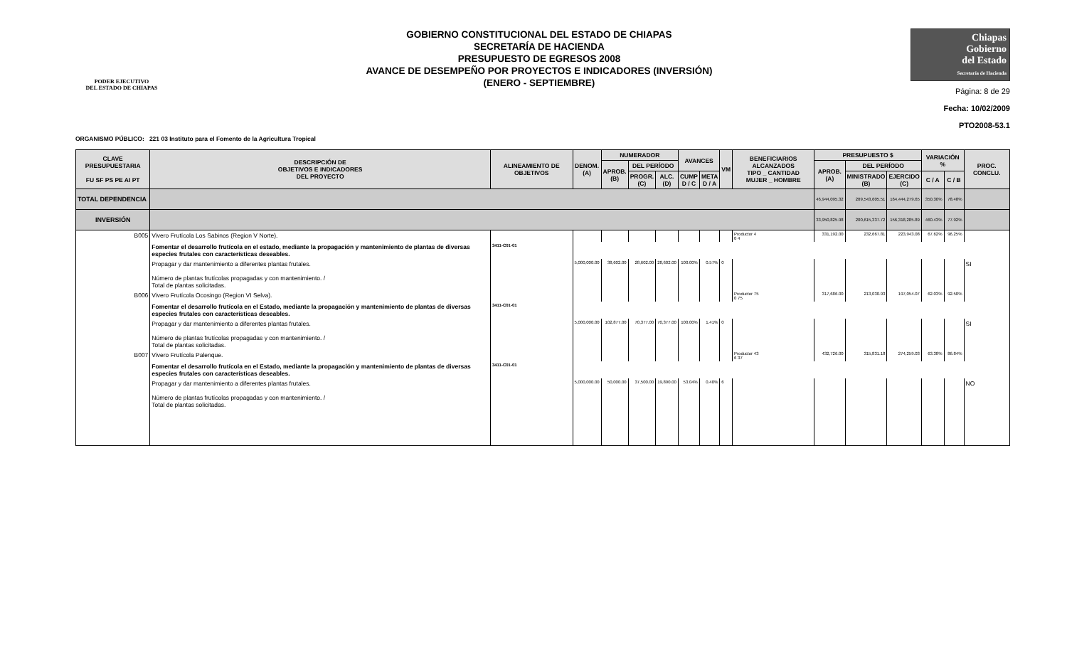PODER EJECUTIVO
DEL ESTADO DE CHIAPAS
GOBIERNO CONSTITUCIONAL DEL ESTADO DE CHIAPAS
SECRETARÍA DE HACIENDA
PRESUPUESTO DE EGRESOS 2008
AVANCE DE DESEMPEÑO POR PROYECTOS E INDICADORES (INVERSIÓN)
(ENERO - SEPTIEMBRE)
Chiapas
Gobierno
del Estado
Secretaría de Hacienda
Página: 8 de 29
Fecha: 10/02/2009
PTO2008-53.1
ORGANISMO PÚBLICO: 221 03 Instituto para el Fomento de la Agricultura Tropical
| CLAVE PRESUPUESTARIA FU SF PS PE AI PT | DESCRIPCIÓN DE OBJETIVOS E INDICADORES DEL PROYECTO | ALINEAMIENTO DE OBJETIVOS | DENOM. (A) | NUMERADOR | | | AVANCES | | VM | BENEFICIARIOS ALCANZADOS TIPO _ CANTIDAD MUJER _ HOMBRE | PRESUPUESTO $ | | | VARIACIÓN % | | PROC. CONCLU. |
| --- | --- | --- | --- | --- | --- | --- | --- | --- | --- | --- | --- | --- | --- | --- | --- | --- |
| | | | | APROB. (B) | DEL PERÍODO | | | | | | APROB. (A) | DEL PERÍODO | | | | |
| | | | | | PROGR. (C) | ALC. (D) | CUMP D / C | META D / A | | | | MINISTRADO (B) | EJERCIDO (C) | C / A | C / B | |
| TOTAL DEPENDENCIA | | | | | | | | | | | 46,944,095.32 | 209,543,605.51 | 164,444,279.65 | 350.30% | 78.48% | |
| INVERSIÓN | | | | | | | | | | | 33,950,825.98 | 200,615,337.72 | 156,318,285.89 | 460.43% | 77.92% | |
| B005 | Vivero Frutícola Los Sabinos (Region V Norte). | | | | | | | | | Productor 4 0 4 | 331,192.00 | 232,667.81 | 223,943.08 | 67.62% | 96.25% | |
| | Fomentar el desarrollo frutícola en el estado, mediante la propagación y mantenimiento de plantas de diversas especies frutales con características deseables. | 3411-C01-01 | | | | | | | | | | | | | | |
| | Propagar y dar mantenimiento a diferentes plantas frutales. Número de plantas frutícolas propagadas y con mantenimiento. / Total de plantas solicitadas. | | 5,000,000.00 | 38,602.00 | 28,602.00 | 28,602.00 | 100.00% | 0.57% | 0 | | | | | | | SI |
| B006 | Vivero Frutícola Ocosingo (Region VI Selva). | | | | | | | | | Productor 75 0 75 | 317,686.00 | 213,030.93 | 197,054.07 | 62.03% | 92.50% | |
| | Fomentar el desarrollo frutícola en el Estado, mediante la propagación y mantenimiento de plantas de diversas especies frutales con características deseables. | 3411-C01-01 | | | | | | | | | | | | | | |
| | Propagar y dar mantenimiento a diferentes plantas frutales. Número de plantas frutícolas propagadas y con mantenimiento. / Total de plantas solicitadas. | | 5,000,000.00 | 102,877.00 | 70,377.00 | 70,377.00 | 100.00% | 1.41% | 0 | | | | | | | SI |
| B007 | Vivero Frutícola Palenque. | | | | | | | | | Productor 43 6 37 | 432,726.00 | 315,831.18 | 274,259.03 | 63.38% | 86.84% | |
| | Fomentar el desarrollo frutícola en el Estado, mediante la propagación y mantenimiento de plantas de diversas especies frutales con características deseables. | 3411-C01-01 | | | | | | | | | | | | | | |
| | Propagar y dar mantenimiento a diferentes plantas frutales. Número de plantas frutícolas propagadas y con mantenimiento. / Total de plantas solicitadas. | | 5,000,000.00 | 50,000.00 | 37,500.00 | 19,890.00 | 53.04% | 0.40% | 6 | | | | | | | NO |